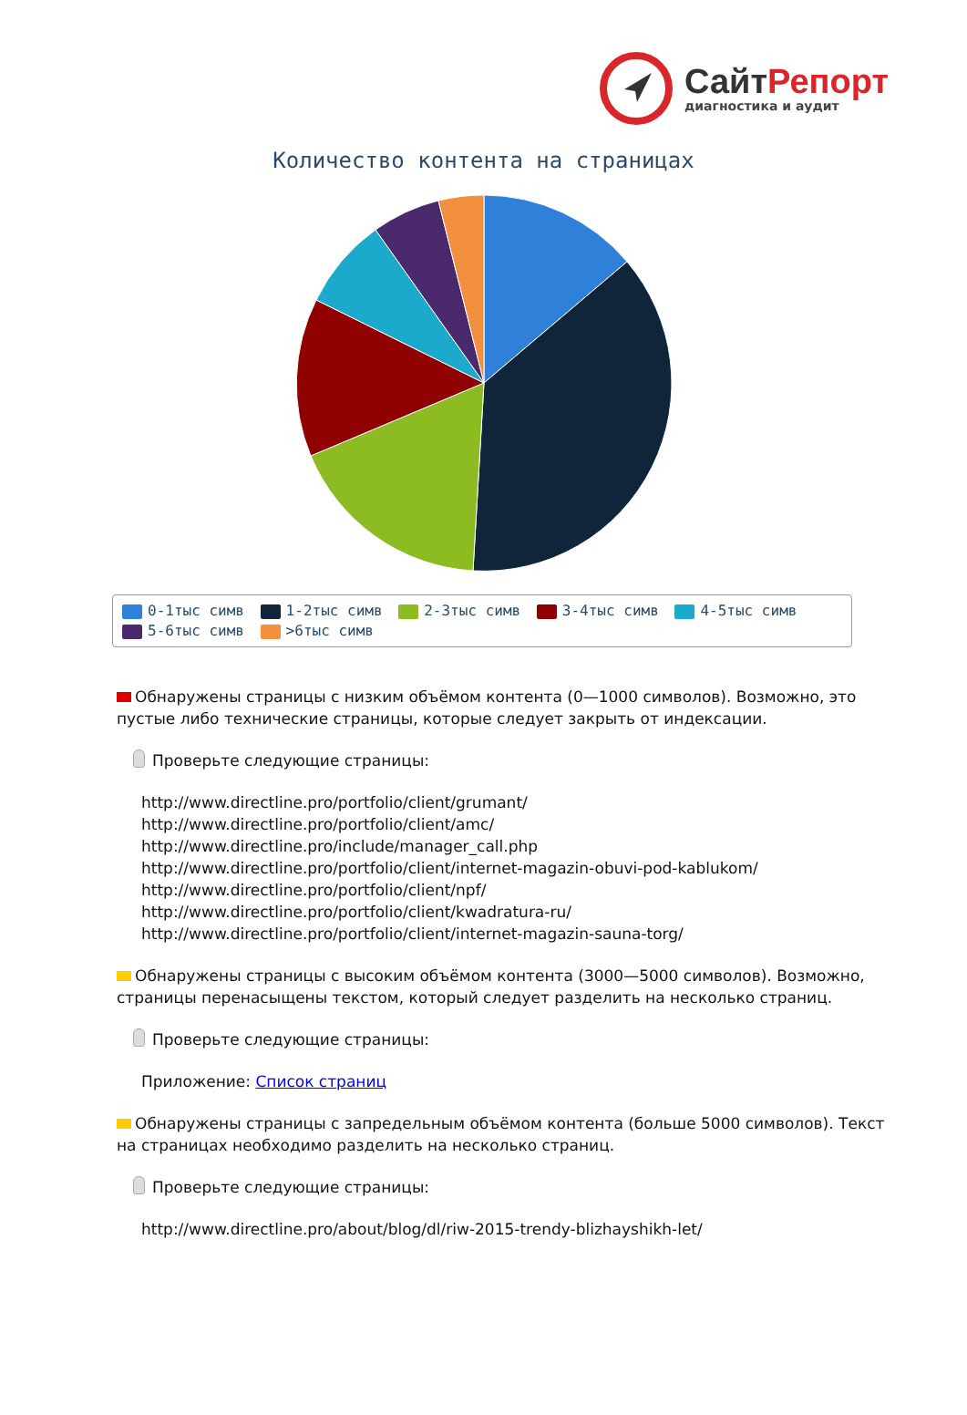СайтРепорт
диагностика и аудит
Количество контента на страницах
0-1тыс симв 1-2тыс симв 2-3тыс симв 3-4тыс симв 4-5тыс симв
5-6тыс симв >6тыс симв
Обнаружены страницы с низким объёмом контента (0—1000 символов). Возможно, это пустые либо технические страницы, которые следует закрыть от индексации.
Проверьте следующие страницы:
http://www.directline.pro/portfolio/client/grumant/
http://www.directline.pro/portfolio/client/amc/
http://www.directline.pro/include/manager_call.php
http://www.directline.pro/portfolio/client/internet-magazin-obuvi-pod-kablukom/
http://www.directline.pro/portfolio/client/npf/
http://www.directline.pro/portfolio/client/kwadratura-ru/
http://www.directline.pro/portfolio/client/internet-magazin-sauna-torg/
Обнаружены страницы с высоким объёмом контента (3000—5000 символов). Возможно, страницы перенасыщены текстом, который следует разделить на несколько страниц.
Проверьте следующие страницы:
Приложение: Список страниц
Обнаружены страницы с запредельным объёмом контента (больше 5000 символов). Текст на страницах необходимо разделить на несколько страниц.
Проверьте следующие страницы:
http://www.directline.pro/about/blog/dl/riw-2015-trendy-blizhayshikh-let/